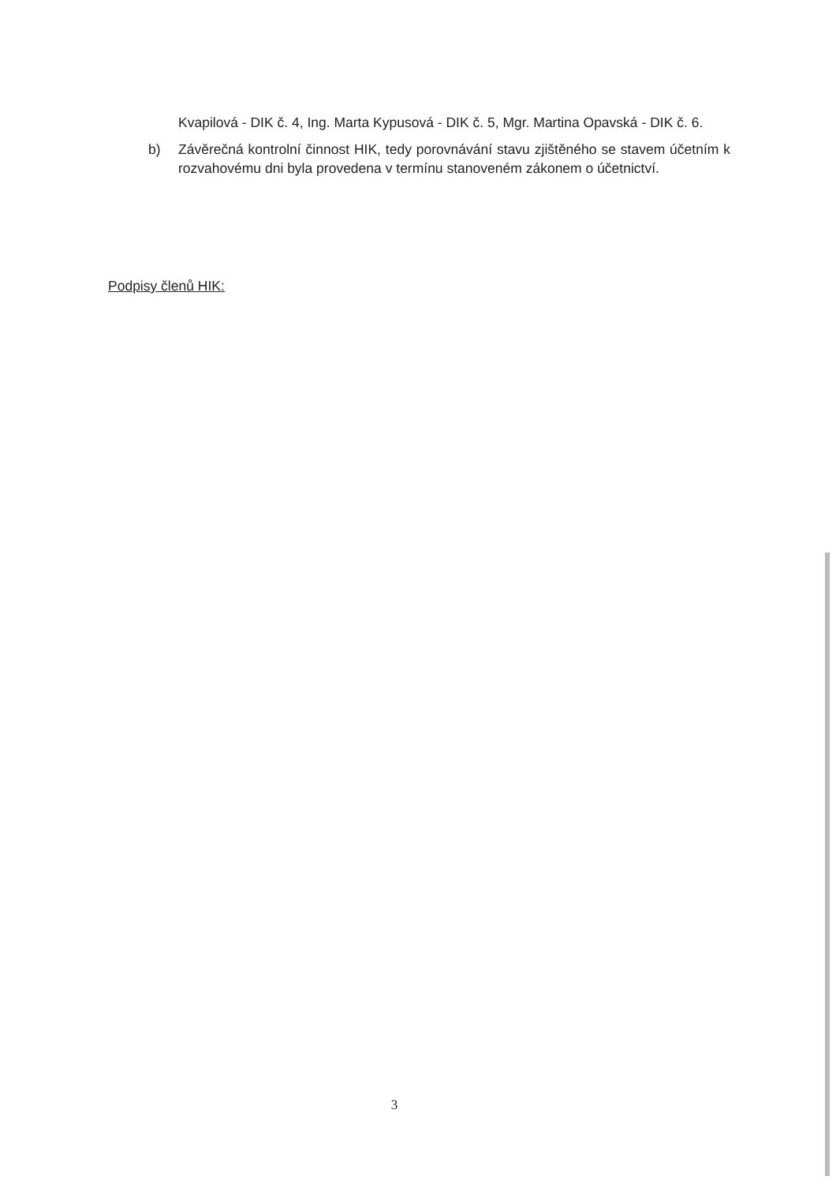Kvapilová - DIK č. 4, Ing. Marta Kypusová - DIK č. 5, Mgr. Martina Opavská - DIK č. 6.
b) Závěrečná kontrolní činnost HIK, tedy porovnávání stavu zjištěného se stavem účetním k rozvahovému dni byla provedena v termínu stanoveném zákonem o účetnictví.
Podpisy členů HIK:
3